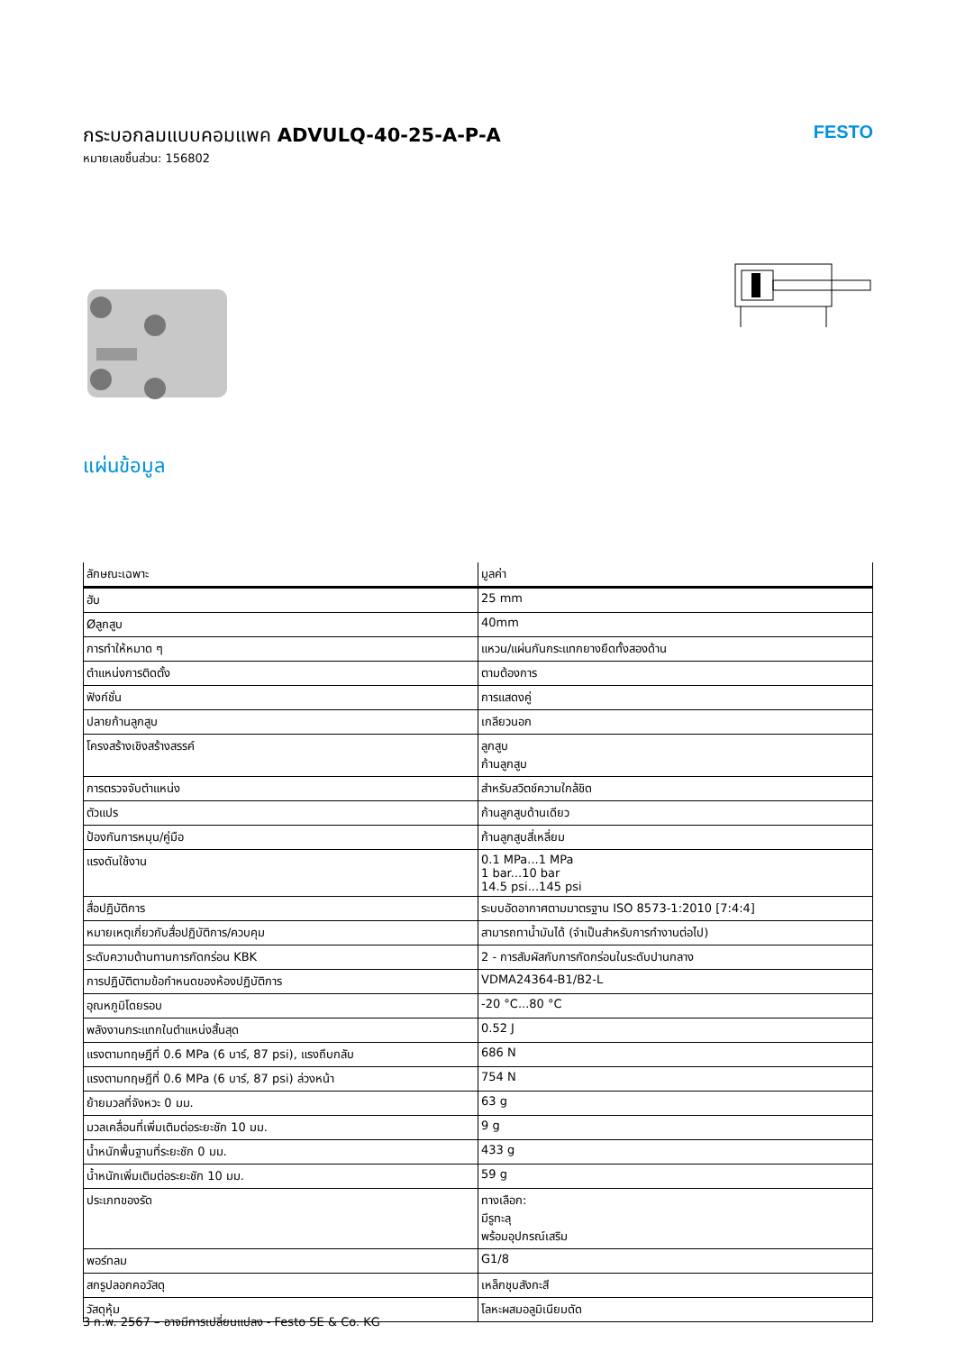กระบอกลมแบบคอมแพค ADVULQ-40-25-A-P-A
หมายเลขชิ้นส่วน: 156802
FESTO
แผ่นข้อมูล
| ลักษณะเฉพาะ | มูลค่า |
| --- | --- |
| ฮับ | 25 mm |
| Øลูกสูบ | 40mm |
| การทำให้หมาด ๆ | แหวน/แผ่นกันกระแทกยางยืดทั้งสองด้าน |
| ตำแหน่งการติดตั้ง | ตามต้องการ |
| ฟังก์ชั่น | การแสดงคู่ |
| ปลายก้านลูกสูบ | เกลียวนอก |
| โครงสร้างเชิงสร้างสรรค์ | ลูกสูบ ก้านลูกสูบ |
| การตรวจจับตำแหน่ง | สำหรับสวิตช์ความใกล้ชิด |
| ตัวแปร | ก้านลูกสูบด้านเดียว |
| ป้องกันการหมุน/คู่มือ | ก้านลูกสูบสี่เหลี่ยม |
| แรงดันใช้งาน | 0.1 MPa...1 MPa 1 bar...10 bar 14.5 psi...145 psi |
| สื่อปฏิบัติการ | ระบบอัดอากาศตามมาตรฐาน ISO 8573-1:2010 [7:4:4] |
| หมายเหตุเกี่ยวกับสื่อปฏิบัติการ/ควบคุม | สามารถทาน้ำมันได้ (จำเป็นสำหรับการทำงานต่อไป) |
| ระดับความต้านทานการกัดกร่อน KBK | 2 - การสัมผัสกับการกัดกร่อนในระดับปานกลาง |
| การปฏิบัติตามข้อกำหนดของห้องปฏิบัติการ | VDMA24364-B1/B2-L |
| อุณหภูมิโดยรอบ | -20 °C...80 °C |
| พลังงานกระแทกในตำแหน่งสิ้นสุด | 0.52 J |
| แรงตามทฤษฎีที่ 0.6 MPa (6 บาร์, 87 psi), แรงถึบกลับ | 686 N |
| แรงตามทฤษฎีที่ 0.6 MPa (6 บาร์, 87 psi) ล่วงหน้า | 754 N |
| ย้ายมวลที่จังหวะ 0 มม. | 63 g |
| มวลเคลื่อนที่เพิ่มเติมต่อระยะชัก 10 มม. | 9 g |
| น้ำหนักพื้นฐานที่ระยะชัก 0 มม. | 433 g |
| น้ำหนักเพิ่มเติมต่อระยะชัก 10 มม. | 59 g |
| ประเภทของรัด | ทางเลือก: มีรูทะลุ พร้อมอุปกรณ์เสริม |
| พอร์ทลม | G1/8 |
| สกรูปลอกคอวัสดุ | เหล็กชุบสังกะสี |
| วัสดุหุ้ม | โลหะผสมอลูมิเนียมดัด |
3 ก.พ. 2567 – อาจมีการเปลี่ยนแปลง - Festo SE & Co. KG